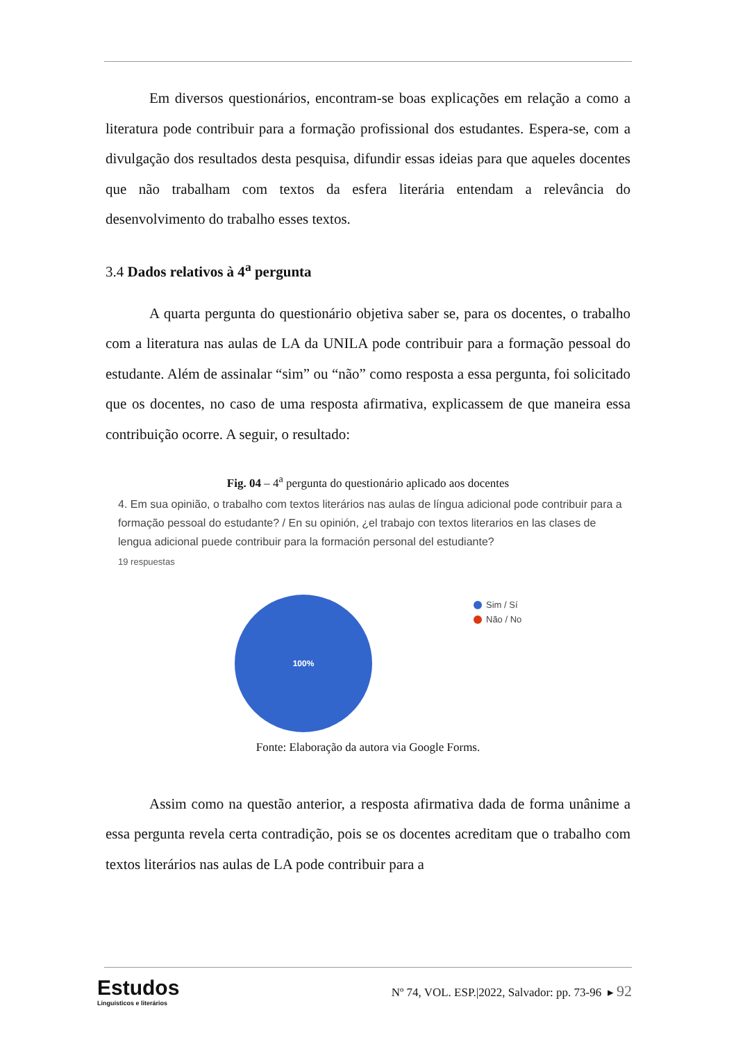Em diversos questionários, encontram-se boas explicações em relação a como a literatura pode contribuir para a formação profissional dos estudantes. Espera-se, com a divulgação dos resultados desta pesquisa, difundir essas ideias para que aqueles docentes que não trabalham com textos da esfera literária entendam a relevância do desenvolvimento do trabalho esses textos.
3.4 Dados relativos à 4<sup>a</sup> pergunta
A quarta pergunta do questionário objetiva saber se, para os docentes, o trabalho com a literatura nas aulas de LA da UNILA pode contribuir para a formação pessoal do estudante. Além de assinalar “sim” ou “não” como resposta a essa pergunta, foi solicitado que os docentes, no caso de uma resposta afirmativa, explicassem de que maneira essa contribuição ocorre. A seguir, o resultado:
Fig. 04 – 4<sup>a</sup> pergunta do questionário aplicado aos docentes
4. Em sua opinião, o trabalho com textos literários nas aulas de língua adicional pode contribuir para a formação pessoal do estudante? / En su opinión, ¿el trabajo con textos literarios en las clases de lengua adicional puede contribuir para la formación personal del estudiante?
19 respuestas
100%
Sim / Sí
Não / No
Fonte: Elaboração da autora via Google Forms.
Assim como na questão anterior, a resposta afirmativa dada de forma unânime a essa pergunta revela certa contradição, pois se os docentes acreditam que o trabalho com textos literários nas aulas de LA pode contribuir para a
Estudos
Linguísticos e literários
Nº 74, VOL. ESP.|2022, Salvador: pp. 73-96 ▸ 92